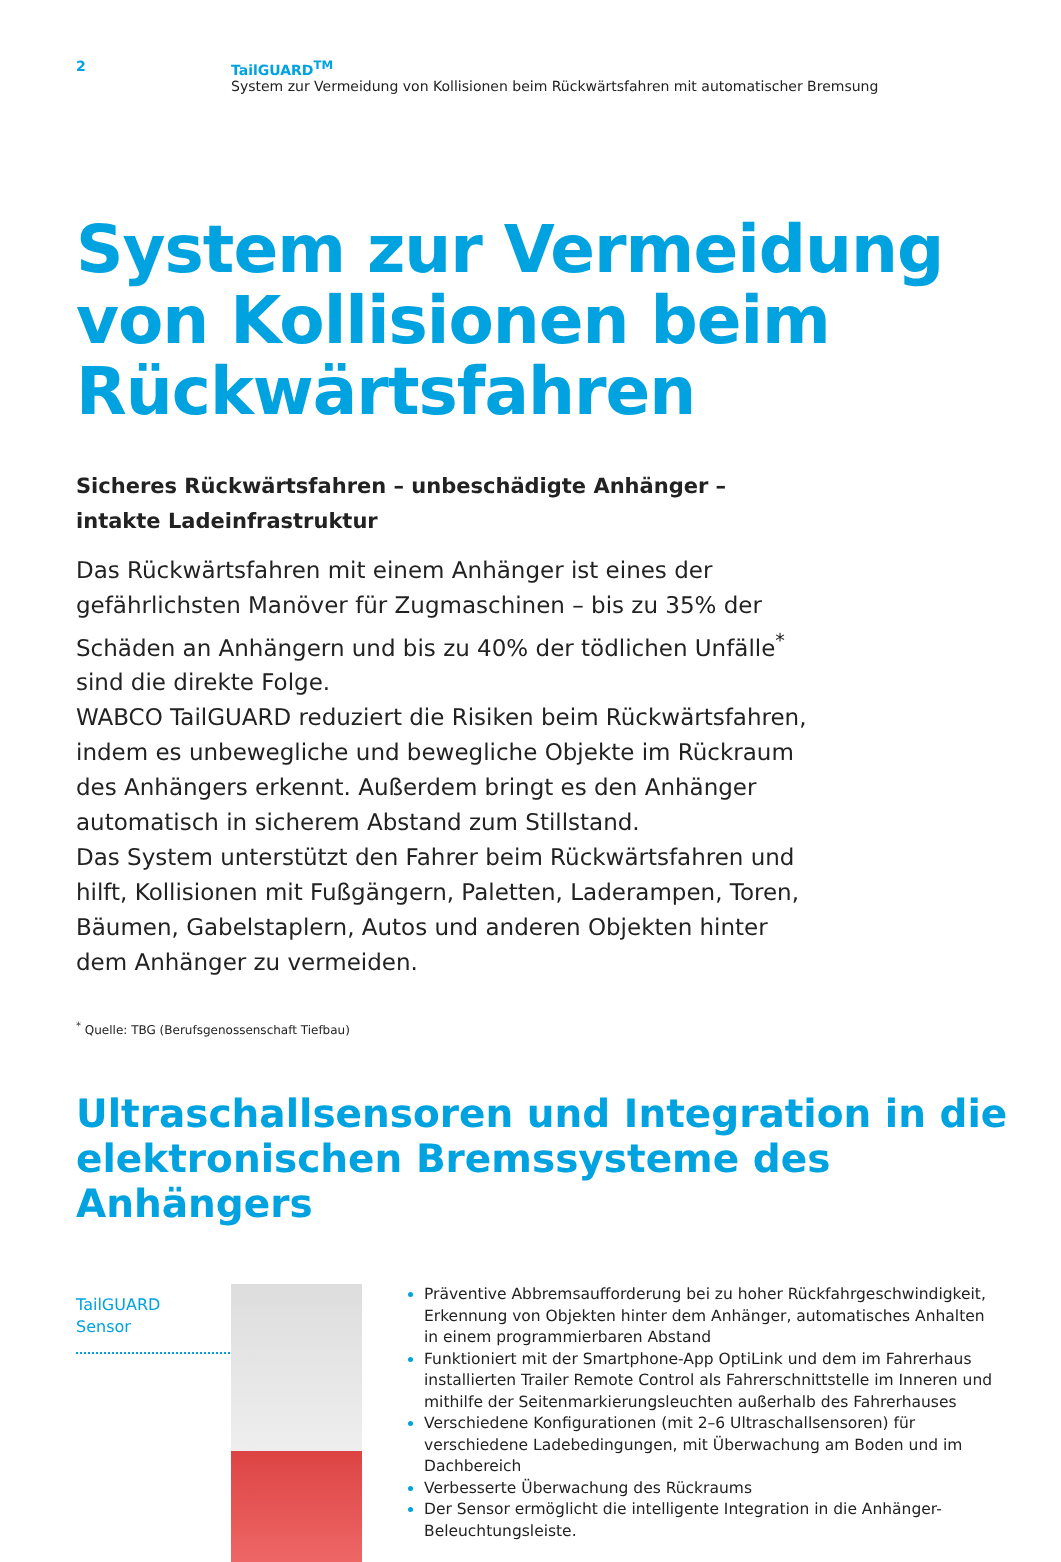2 TailGUARD<sup>TM</sup>
System zur Vermeidung von Kollisionen beim Rückwärtsfahren mit automatischer Bremsung
System zur Vermeidung von Kollisionen beim Rückwärtsfahren
Sicheres Rückwärtsfahren – unbeschädigte Anhänger –
intakte Ladeinfrastruktur
Das Rückwärtsfahren mit einem Anhänger ist eines der gefährlichsten Manöver für Zugmaschinen – bis zu 35% der Schäden an Anhängern und bis zu 40% der tödlichen Unfälle<sup>*</sup> sind die direkte Folge.
WABCO TailGUARD reduziert die Risiken beim Rückwärtsfahren, indem es unbewegliche und bewegliche Objekte im Rückraum des Anhängers erkennt. Außerdem bringt es den Anhänger automatisch in sicherem Abstand zum Stillstand.
Das System unterstützt den Fahrer beim Rückwärtsfahren und hilft, Kollisionen mit Fußgängern, Paletten, Laderampen, Toren, Bäumen, Gabelstaplern, Autos und anderen Objekten hinter dem Anhänger zu vermeiden.
<sup>*</sup> Quelle: TBG (Berufsgenossenschaft Tiefbau)
Ultraschallsensoren und Integration in die elektronischen Bremssysteme des Anhängers
TailGUARD
Sensor
Präventive Abbremsaufforderung bei zu hoher Rückfahrgeschwindigkeit, Erkennung von Objekten hinter dem Anhänger, automatisches Anhalten in einem programmierbaren Abstand
Funktioniert mit der Smartphone-App OptiLink und dem im Fahrerhaus installierten Trailer Remote Control als Fahrerschnittstelle im Inneren und mithilfe der Seitenmarkierungsleuchten außerhalb des Fahrerhauses
Verschiedene Konfigurationen (mit 2–6 Ultraschallsensoren) für verschiedene Ladebedingungen, mit Überwachung am Boden und im Dachbereich
Verbesserte Überwachung des Rückraums
Der Sensor ermöglicht die intelligente Integration in die Anhänger-Beleuchtungsleiste.